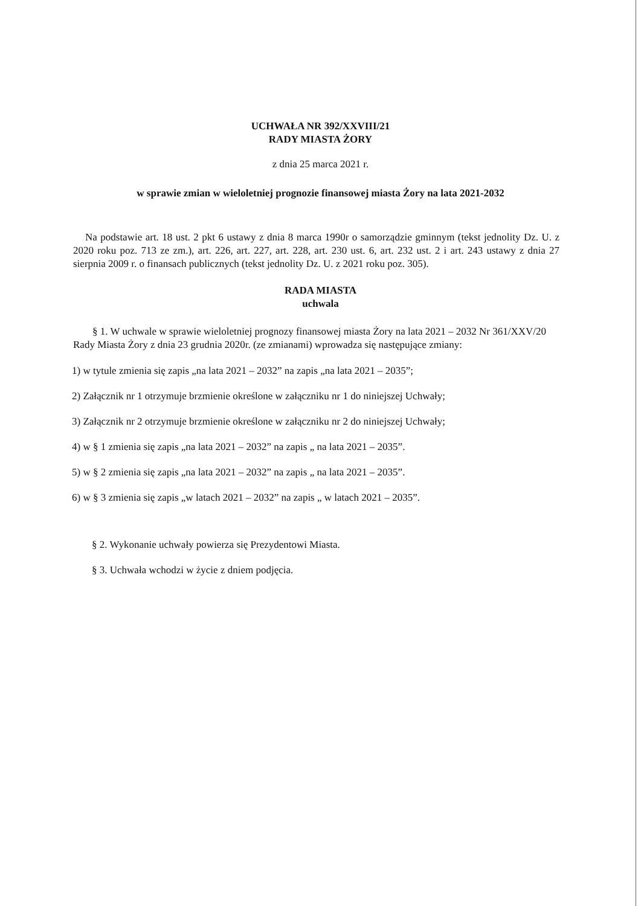UCHWAŁA NR 392/XXVIII/21
RADY MIASTA ŻORY
z dnia 25 marca 2021 r.
w sprawie zmian w wieloletniej prognozie finansowej miasta Żory na lata 2021-2032
Na podstawie art. 18 ust. 2 pkt 6 ustawy z dnia 8 marca 1990r o samorządzie gminnym (tekst jednolity Dz. U. z 2020 roku poz. 713 ze zm.), art. 226, art. 227, art. 228, art. 230 ust. 6, art. 232 ust. 2 i art. 243 ustawy z dnia 27 sierpnia 2009 r. o finansach publicznych (tekst jednolity Dz. U. z 2021 roku poz. 305).
RADA MIASTA
uchwala
§ 1. W uchwale w sprawie wieloletniej prognozy finansowej miasta Żory na lata 2021 – 2032 Nr 361/XXV/20 Rady Miasta Żory z dnia 23 grudnia 2020r. (ze zmianami) wprowadza się następujące zmiany:
1) w tytule zmienia się zapis „na lata 2021 – 2032” na zapis „na lata 2021 – 2035”;
2) Załącznik nr 1 otrzymuje brzmienie określone w załączniku nr 1 do niniejszej Uchwały;
3) Załącznik nr 2 otrzymuje brzmienie określone w załączniku nr 2 do niniejszej Uchwały;
4) w § 1 zmienia się zapis „na lata 2021 – 2032” na zapis „ na lata 2021 – 2035”.
5) w § 2 zmienia się zapis „na lata 2021 – 2032” na zapis „ na lata 2021 – 2035”.
6) w § 3 zmienia się zapis „w latach 2021 – 2032” na zapis „ w latach 2021 – 2035”.
§ 2. Wykonanie uchwały powierza się Prezydentowi Miasta.
§ 3. Uchwała wchodzi w życie z dniem podjęcia.